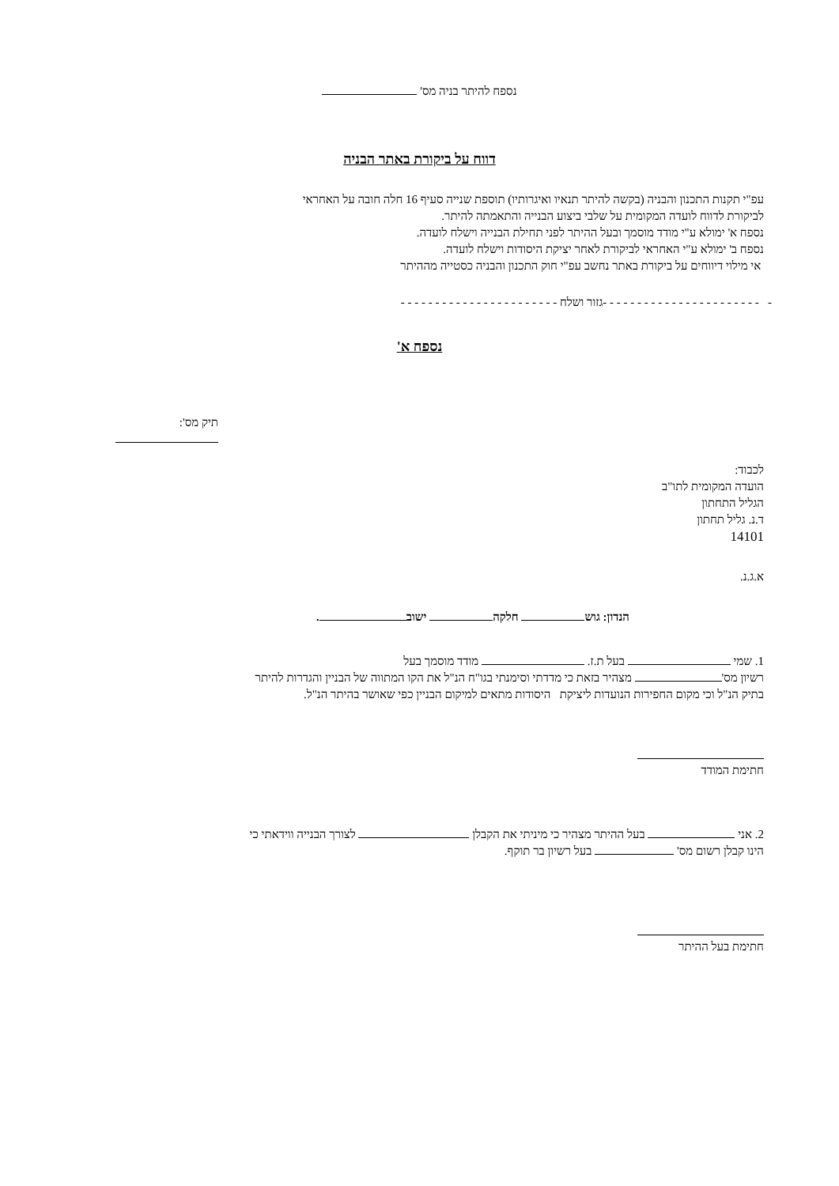נספח להיתר בניה מס'
דווח על ביקורת באתר הבניה
עפ"י תקנות התכנון והבניה (בקשה להיתר תנאיו ואיגרותיו) תוספת שנייה סעיף 16 חלה חובה על האחראי לביקורת לדווח לועדה המקומית על שלבי ביצוע הבנייה והתאמתה להיתר.
נספח א' ימולא ע"י מודד מוסמך ובעל ההיתר לפני תחילת הבנייה וישלח לועדה.
נספח ב' ימולא ע"י האחראי לביקורת לאחר יציקת היסודות וישלח לועדה.
אי מילוי דיווחים על ביקורת באתר נחשב עפ"י חוק התכנון והבניה כסטייה מההיתר
- - - - - - - - - - - - - - - - - - - - - - - -גזור ושלח - - - - - - - - - - - - - - - - - - - - - - -
נספח א'
תיק מס':
לכבוד:
הועדה המקומית לתו"ב
הגליל התחתון
ד.נ. גליל תחתון
14101
א.ג.נ.
הנדון: גוש חלקה ישוב .
1. שמי בעל ת.ז. מודד מוסמך בעל
רשיון מס' מצהיר בזאת כי מדדתי וסימנתי בגו"ח הנ"ל את הקו המתווה של הבניין והגדרות להיתר
בתיק הנ"ל וכי מקום החפירות הנועדות ליציקת היסודות מתאים למיקום הבניין כפי שאושר בהיתר הנ"ל.
חתימת המודד
2. אני בעל ההיתר מצהיר כי מיניתי את הקבלן לצורך הבנייה ווידאתי כי
הינו קבלן רשום מס' בעל רשיון בר תוקף.
חתימת בעל ההיתר